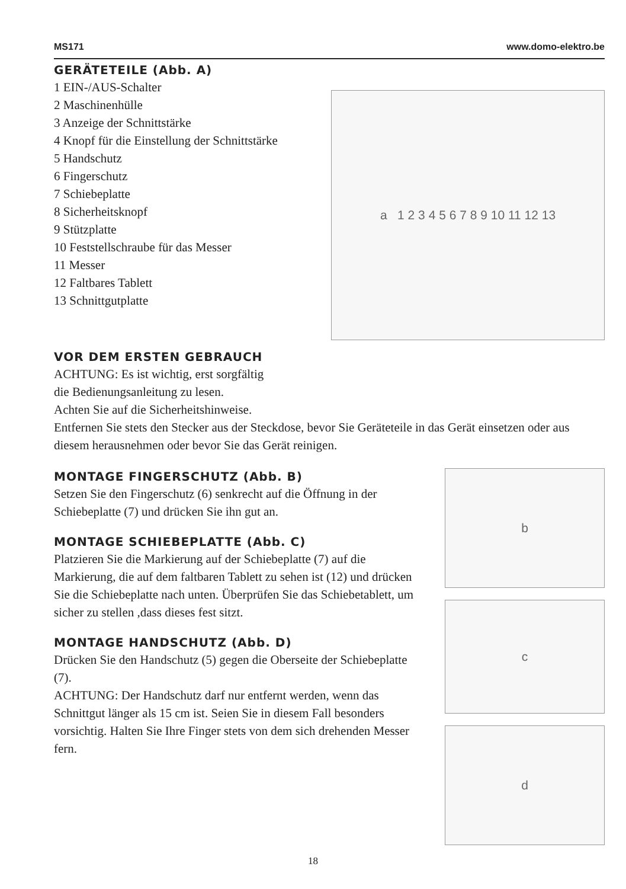MS171 www.domo-elektro.be
GERÄTETEILE (Abb. A)
1 EIN-/AUS-Schalter
2 Maschinenhülle
3 Anzeige der Schnittstärke
4 Knopf für die Einstellung der Schnittstärke
5 Handschutz
6 Fingerschutz
7 Schiebeplatte
8 Sicherheitsknopf
9 Stützplatte
10 Feststellschraube für das Messer
11 Messer
12 Faltbares Tablett
13 Schnittgutplatte
a 1 2 3 4 5 6 7 8 9 10 11 12 13
VOR DEM ERSTEN GEBRAUCH
ACHTUNG: Es ist wichtig, erst sorgfältig
die Bedienungsanleitung zu lesen.
Achten Sie auf die Sicherheitshinweise.
Entfernen Sie stets den Stecker aus der Steckdose, bevor Sie Geräteteile in das Gerät einsetzen oder aus diesem herausnehmen oder bevor Sie das Gerät reinigen.
MONTAGE FINGERSCHUTZ (Abb. B)
Setzen Sie den Fingerschutz (6) senkrecht auf die Öffnung in der Schiebeplatte (7) und drücken Sie ihn gut an.
MONTAGE SCHIEBEPLATTE (Abb. C)
Platzieren Sie die Markierung auf der Schiebeplatte (7) auf die Markierung, die auf dem faltbaren Tablett zu sehen ist (12) und drücken Sie die Schiebeplatte nach unten. Überprüfen Sie das Schiebetablett, um sicher zu stellen ,dass dieses fest sitzt.
MONTAGE HANDSCHUTZ (Abb. D)
Drücken Sie den Handschutz (5) gegen die Oberseite der Schiebeplatte (7).
ACHTUNG: Der Handschutz darf nur entfernt werden, wenn das Schnittgut länger als 15 cm ist. Seien Sie in diesem Fall besonders vorsichtig. Halten Sie Ihre Finger stets von dem sich drehenden Messer fern.
b
c
d
18